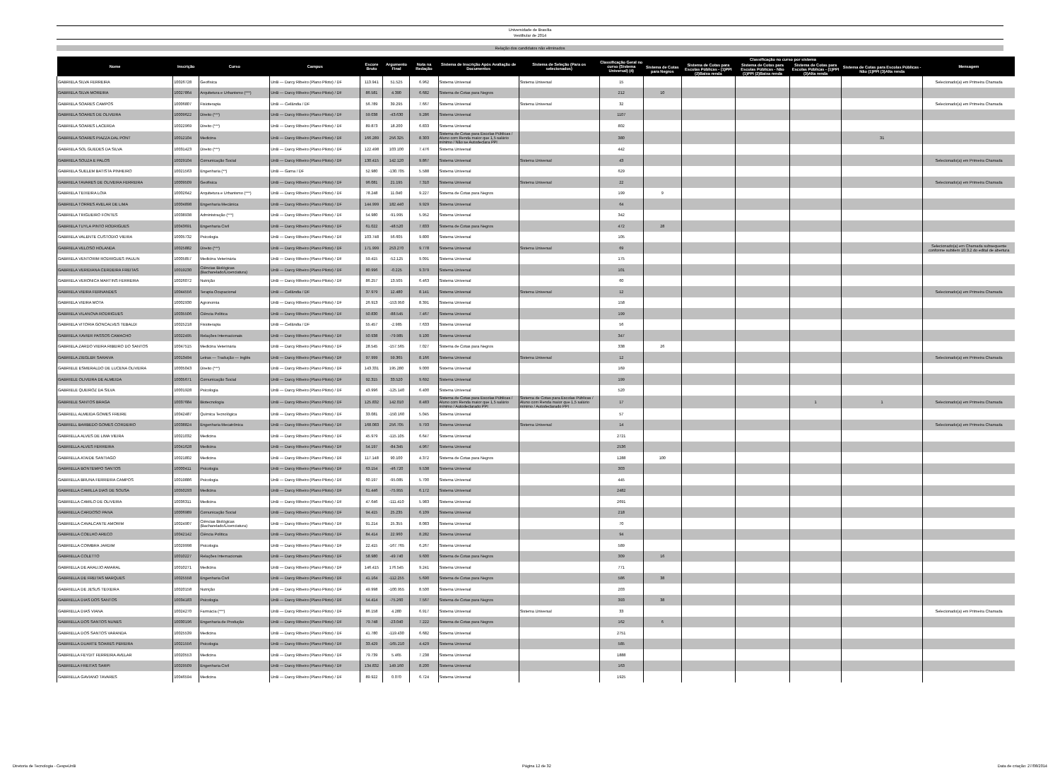Universidade de Brasília
Vestibular de 2014
Relação dos candidatos não eliminados
| Nome | Inscrição | Curso | Campus | Escore Bruto | Argumento Final | Nota na Redação | Sistema de Inscrição Após Avaliação de Documentos | Sistema de Seleção (Para os selecionados) | Classificação Geral no curso (Sistema Universal) (4) | Classificação no curso por sistema | | | | | Mensagem |
| --- | --- | --- | --- | --- | --- | --- | --- | --- | --- | --- | --- | --- | --- | --- | --- |
| | | | | | | | | | | Sistema de Cotas para Negros | Sistema de Cotas para Escolas Públicas - (1)PPI (2)Baixa renda | Sistema de Cotas para Escolas Públicas - Não (1)PPI (2)Baixa renda | Sistema de Cotas para Escolas Públicas - (1)PPI (3)Alta renda | Sistema de Cotas para Escolas Públicas - Não (1)PPI (3)Alta renda | |
| GABRIELA SILVA FERREIRA | 10026728 | Geofísica | UnB — Darcy Ribeiro (Plano Piloto) / DF | 113.941 | 51.525 | 6.962 | Sistema Universal | Sistema Universal | 15 | | | | | | Selecionado(a) em Primeira Chamada |
| GABRIELA SILVA MOREIRA | 10027864 | Arquitetura e Urbanismo (***) | UnB — Darcy Ribeiro (Plano Piloto) / DF | 86.581 | 4.390 | 6.682 | Sistema de Cotas para Negros | | 212 | 10 | | | | | |
| GABRIELA SOARES CAMPOS | 10006807 | Fisioterapia | UnB — Ceilândia / DF | 56.789 | 39.295 | 7.667 | Sistema Universal | Sistema Universal | 32 | | | | | | Selecionado(a) em Primeira Chamada |
| GABRIELA SOARES DE OLIVEIRA | 10009622 | Direito (***) | UnB — Darcy Ribeiro (Plano Piloto) / DF | 59.038 | -43.630 | 9.286 | Sistema Universal | | 1107 | | | | | | |
| GABRIELA SOARES LACERDA | 10022969 | Direito (***) | UnB — Darcy Ribeiro (Plano Piloto) / DF | 89.873 | 18.200 | 6.833 | Sistema Universal | | 802 | | | | | | |
| GABRIELA SOARES PIAZZA DAL PONT | 10012104 | Medicina | UnB — Darcy Ribeiro (Plano Piloto) / DF | 166.289 | 256.325 | 8.303 | Sistema de Cotas para Escolas Públicas / Aluno com Renda maior que 1,5 salário mínimo / Não se Autodeclara PPI | | 380 | | | | | 31 | |
| GABRIELA SOL GUEDES DA SILVA | 10031423 | Direito (***) | UnB — Darcy Ribeiro (Plano Piloto) / DF | 122.498 | 103.100 | 7.476 | Sistema Universal | | 442 | | | | | | |
| GABRIELA SOUZA E PALOS | 10029104 | Comunicação Social | UnB — Darcy Ribeiro (Plano Piloto) / DF | 130.415 | 142.120 | 9.867 | Sistema Universal | Sistema Universal | 43 | | | | | | Selecionado(a) em Primeira Chamada |
| GABRIELA SUELEM BATISTA PINHEIRO | 10021563 | Engenharia (**) | UnB — Gama / DF | 52.980 | -130.705 | 5.588 | Sistema Universal | | 629 | | | | | | |
| GABRIELA TAVARES DE OLIVEIRA FERREIRA | 10009509 | Geofísica | UnB — Darcy Ribeiro (Plano Piloto) / DF | 96.081 | 21.195 | 7.310 | Sistema Universal | Sistema Universal | 22 | | | | | | Selecionado(a) em Primeira Chamada |
| GABRIELA TEIXEIRA LOIA | 10002642 | Arquitetura e Urbanismo (***) | UnB — Darcy Ribeiro (Plano Piloto) / DF | 78.248 | 11.040 | 9.227 | Sistema de Cotas para Negros | | 199 | 9 | | | | | |
| GABRIELA TORRES AVELAR DE LIMA | 10004898 | Engenharia Mecânica | UnB — Darcy Ribeiro (Plano Piloto) / DF | 144.999 | 182.440 | 9.929 | Sistema Universal | | 64 | | | | | | |
| GABRIELA TRIGUEIRO FONTES | 10038938 | Administração (***) | UnB — Darcy Ribeiro (Plano Piloto) / DF | 54.980 | -91.995 | 5.952 | Sistema Universal | | 342 | | | | | | |
| GABRIELA TUYLA PINTO RODRIGUES | 10043691 | Engenharia Civil | UnB — Darcy Ribeiro (Plano Piloto) / DF | 61.022 | -48.520 | 7.833 | Sistema de Cotas para Negros | | 472 | 28 | | | | | |
| GABRIELA VALENTE CUSTODIO VIEIRA | 10005732 | Psicologia | UnB — Darcy Ribeiro (Plano Piloto) / DF | 103.748 | 56.605 | 9.800 | Sistema Universal | | 105 | | | | | | |
| GABRIELA VELOSO HOLANDA | 10025882 | Direito (***) | UnB — Darcy Ribeiro (Plano Piloto) / DF | 171.999 | 253.270 | 9.778 | Sistema Universal | Sistema Universal | 69 | | | | | | Selecionado(a) em Chamada subsequente conforme subitem 10.3.2 do edital de abertura |
| GABRIELA VENTORIM RODRIGUES PAULIN | 10005857 | Medicina Veterinária | UnB — Darcy Ribeiro (Plano Piloto) / DF | 59.415 | -52.125 | 9.091 | Sistema Universal | | 175 | | | | | | |
| GABRIELA VERIDIANA CERDEIRA FREITAS | 10019230 | Ciências Biológicas (Bacharelado/Licenciatura) | UnB — Darcy Ribeiro (Plano Piloto) / DF | 80.996 | -0.225 | 9.379 | Sistema Universal | | 101 | | | | | | |
| GABRIELA VERONICA MARTINS FERREIRA | 10026072 | Nutrição | UnB — Darcy Ribeiro (Plano Piloto) / DF | 86.257 | 13.505 | 6.463 | Sistema Universal | | 60 | | | | | | |
| GABRIELA VIEIRA FERNANDES | 10044556 | Terapia Ocupacional | UnB — Ceilândia / DF | 37.979 | 12.480 | 8.141 | Sistema Universal | Sistema Universal | 12 | | | | | | Selecionado(a) em Primeira Chamada |
| GABRIELA VIEIRA MOTA | 10002930 | Agronomia | UnB — Darcy Ribeiro (Plano Piloto) / DF | 26.913 | -153.950 | 8.391 | Sistema Universal | | 158 | | | | | | |
| GABRIELA VILANOVA RODRIGUES | 10035506 | Ciência Política | UnB — Darcy Ribeiro (Plano Piloto) / DF | 50.830 | -88.545 | 7.467 | Sistema Universal | | 199 | | | | | | |
| GABRIELA VITORIA GONCALVES TEBALDI | 10025218 | Fisioterapia | UnB — Ceilândia / DF | 55.457 | -2.985 | 7.633 | Sistema Universal | | 56 | | | | | | |
| GABRIELA XAVIER PASSOS CAMACHO | 10022495 | Relações Internacionais | UnB — Darcy Ribeiro (Plano Piloto) / DF | 50.938 | -79.985 | 9.100 | Sistema Universal | | 347 | | | | | | |
| GABRIELA ZARDO VIEIRA RIBEIRO DO SANTOS | 10047515 | Medicina Veterinária | UnB — Darcy Ribeiro (Plano Piloto) / DF | 28.545 | -157.565 | 7.027 | Sistema de Cotas para Negros | | 338 | 26 | | | | | |
| GABRIELA ZIEGLER SARAIVA | 10013494 | Letras — Tradução — Inglês | UnB — Darcy Ribeiro (Plano Piloto) / DF | 97.999 | 59.365 | 8.166 | Sistema Universal | Sistema Universal | 12 | | | | | | Selecionado(a) em Primeira Chamada |
| GABRIELE ESMERALDO DE LUCENA OLIVEIRA | 10005043 | Direito (***) | UnB — Darcy Ribeiro (Plano Piloto) / DF | 143.331 | 195.280 | 9.000 | Sistema Universal | | 169 | | | | | | |
| GABRIELE OLIVEIRA DE ALMEIDA | 10005671 | Comunicação Social | UnB — Darcy Ribeiro (Plano Piloto) / DF | 92.315 | 33.520 | 9.692 | Sistema Universal | | 199 | | | | | | |
| GABRIELE QUEIROZ DA SILVA | 10001928 | Psicologia | UnB — Darcy Ribeiro (Plano Piloto) / DF | 43.996 | -125.140 | 6.400 | Sistema Universal | | 520 | | | | | | |
| GABRIELE SANTOS BRAGA | 10037684 | Biotecnologia | UnB — Darcy Ribeiro (Plano Piloto) / DF | 125.832 | 142.010 | 8.483 | Sistema de Cotas para Escolas Públicas / Aluno com Renda maior que 1,5 salário mínimo / Autodeclarado PPI | Sistema de Cotas para Escolas Públicas / Aluno com Renda maior que 1,5 salário mínimo / Autodeclarado PPI | 17 | | | | 1 | 1 | Selecionado(a) em Primeira Chamada |
| GABRIELL ALMEIDA GOMES FREIRE | 10042487 | Química Tecnológica | UnB — Darcy Ribeiro (Plano Piloto) / DF | 33.081 | -150.160 | 5.045 | Sistema Universal | | 57 | | | | | | |
| GABRIELL BARBEDO GOMES CORDEIRO | 10038824 | Engenharia Mecatrônica | UnB — Darcy Ribeiro (Plano Piloto) / DF | 168.083 | 256.705 | 9.793 | Sistema Universal | Sistema Universal | 14 | | | | | | Selecionado(a) em Primeira Chamada |
| GABRIELLA ALVES DE LIMA VIEIRA | 10021032 | Medicina | UnB — Darcy Ribeiro (Plano Piloto) / DF | 45.979 | -115.105 | 6.647 | Sistema Universal | | 2721 | | | | | | |
| GABRIELLA ALVES FERREIRA | 10041628 | Medicina | UnB — Darcy Ribeiro (Plano Piloto) / DF | 54.197 | -84.345 | 4.967 | Sistema Universal | | 2536 | | | | | | |
| GABRIELLA ATAIDE SANTIAGO | 10021802 | Medicina | UnB — Darcy Ribeiro (Plano Piloto) / DF | 117.148 | 90.100 | 4.372 | Sistema de Cotas para Negros | | 1288 | 100 | | | | | |
| GABRIELLA BONTEMPO SANTOS | 10000411 | Psicologia | UnB — Darcy Ribeiro (Plano Piloto) / DF | 63.154 | -46.720 | 9.538 | Sistema Universal | | 303 | | | | | | |
| GABRIELLA BRUNA FERREIRA CAMPOS | 10019886 | Psicologia | UnB — Darcy Ribeiro (Plano Piloto) / DF | 60.197 | -95.085 | 5.700 | Sistema Universal | | 445 | | | | | | |
| GABRIELLA CAMILLA DIAS DE SOUSA | 10050293 | Medicina | UnB — Darcy Ribeiro (Plano Piloto) / DF | 61.446 | -75.955 | 6.172 | Sistema Universal | | 2482 | | | | | | |
| GABRIELLA CAMILO DE OLIVEIRA | 10036311 | Medicina | UnB — Darcy Ribeiro (Plano Piloto) / DF | 47.646 | -111.410 | 5.983 | Sistema Universal | | 2691 | | | | | | |
| GABRIELLA CARDOSO PAIVA | 10006989 | Comunicação Social | UnB — Darcy Ribeiro (Plano Piloto) / DF | 94.415 | 25.235 | 6.109 | Sistema Universal | | 218 | | | | | | |
| GABRIELLA CAVALCANTE AMORIM | 10024907 | Ciências Biológicas (Bacharelado/Licenciatura) | UnB — Darcy Ribeiro (Plano Piloto) / DF | 91.214 | 25.355 | 8.083 | Sistema Universal | | 70 | | | | | | |
| GABRIELLA COELHO ARECO | 10042142 | Ciência Política | UnB — Darcy Ribeiro (Plano Piloto) / DF | 84.414 | 22.960 | 8.282 | Sistema Universal | | 94 | | | | | | |
| GABRIELLA COIMBRA JARDIM | 10029998 | Psicologia | UnB — Darcy Ribeiro (Plano Piloto) / DF | 22.415 | -167.765 | 6.267 | Sistema Universal | | 589 | | | | | | |
| GABRIELLA COLETTO | 10010227 | Relações Internacionais | UnB — Darcy Ribeiro (Plano Piloto) / DF | 58.980 | -49.740 | 9.600 | Sistema de Cotas para Negros | | 309 | 16 | | | | | |
| GABRIELLA DE ARAUJO AMARAL | 10010271 | Medicina | UnB — Darcy Ribeiro (Plano Piloto) / DF | 146.415 | 176.545 | 9.241 | Sistema Universal | | 771 | | | | | | |
| GABRIELLA DE FREITAS MARQUES | 10025558 | Engenharia Civil | UnB — Darcy Ribeiro (Plano Piloto) / DF | 41.164 | -112.255 | 5.690 | Sistema de Cotas para Negros | | 586 | 38 | | | | | |
| GABRIELLA DE JESUS TEIXEIRA | 10020158 | Nutrição | UnB — Darcy Ribeiro (Plano Piloto) / DF | 49.998 | -100.955 | 8.500 | Sistema Universal | | 203 | | | | | | |
| GABRIELLA DIAS DOS SANTOS | 10034183 | Psicologia | UnB — Darcy Ribeiro (Plano Piloto) / DF | 54.414 | -75.260 | 7.567 | Sistema de Cotas para Negros | | 393 | 38 | | | | | |
| GABRIELLA DIAS VIANA | 10024270 | Farmácia (***) | UnB — Darcy Ribeiro (Plano Piloto) / DF | 86.158 | 4.280 | 6.917 | Sistema Universal | Sistema Universal | 33 | | | | | | Selecionado(a) em Primeira Chamada |
| GABRIELLA DOS SANTOS NUNES | 10030196 | Engenharia de Produção | UnB — Darcy Ribeiro (Plano Piloto) / DF | 79.748 | -23.040 | 7.222 | Sistema de Cotas para Negros | | 162 | 6 | | | | | |
| GABRIELLA DOS SANTOS VARANDA | 10025539 | Medicina | UnB — Darcy Ribeiro (Plano Piloto) / DF | 41.780 | -119.430 | 6.682 | Sistema Universal | | 2751 | | | | | | |
| GABRIELLA DUARTE SOARES PEREIRA | 10021556 | Psicologia | UnB — Darcy Ribeiro (Plano Piloto) / DF | 33.429 | -165.210 | 4.429 | Sistema Universal | | 585 | | | | | | |
| GABRIELLA FEYDIT FERREIRA AVELAR | 10020553 | Medicina | UnB — Darcy Ribeiro (Plano Piloto) / DF | 79.739 | 5.465 | 7.238 | Sistema Universal | | 1888 | | | | | | |
| GABRIELLA FREITAS SARPI | 10029509 | Engenharia Civil | UnB — Darcy Ribeiro (Plano Piloto) / DF | 134.832 | 149.160 | 8.200 | Sistema Universal | | 163 | | | | | | |
| GABRIELLA GAVIANO TAVARES | 10046594 | Medicina | UnB — Darcy Ribeiro (Plano Piloto) / DF | 89.922 | 0.070 | 6.724 | Sistema Universal | | 1925 | | | | | | |
Diretoria de Tecnologia - CespeUnB Página 12 de 32 Data de criação: 27/08/2014